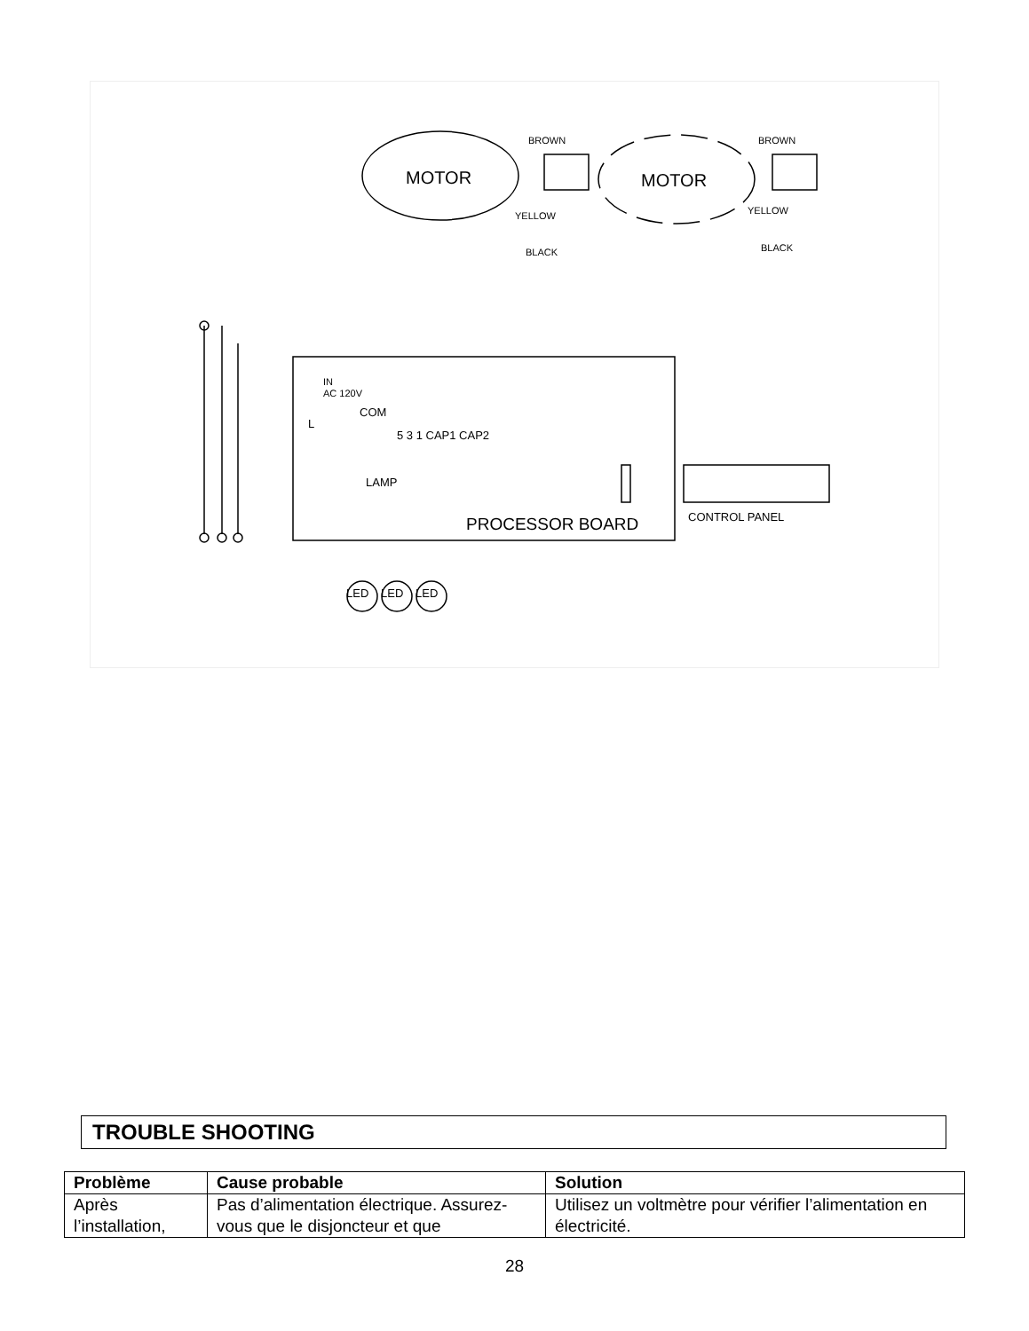MOTOR
MOTOR
BROWN
BROWN
YELLOW
YELLOW
BLACK
BLACK
IN
AC 120V
COM
L
5 3 1 CAP1 CAP2
LAMP
CONTROL PANEL
LED
LED
LED
PROCESSOR BOARD
TROUBLE SHOOTING
| Problème | Cause probable | Solution |
| --- | --- | --- |
| Après l’installation, | Pas d’alimentation électrique. Assurez-vous que le disjoncteur et que | Utilisez un voltmètre pour vérifier l’alimentation en électricité. |
28